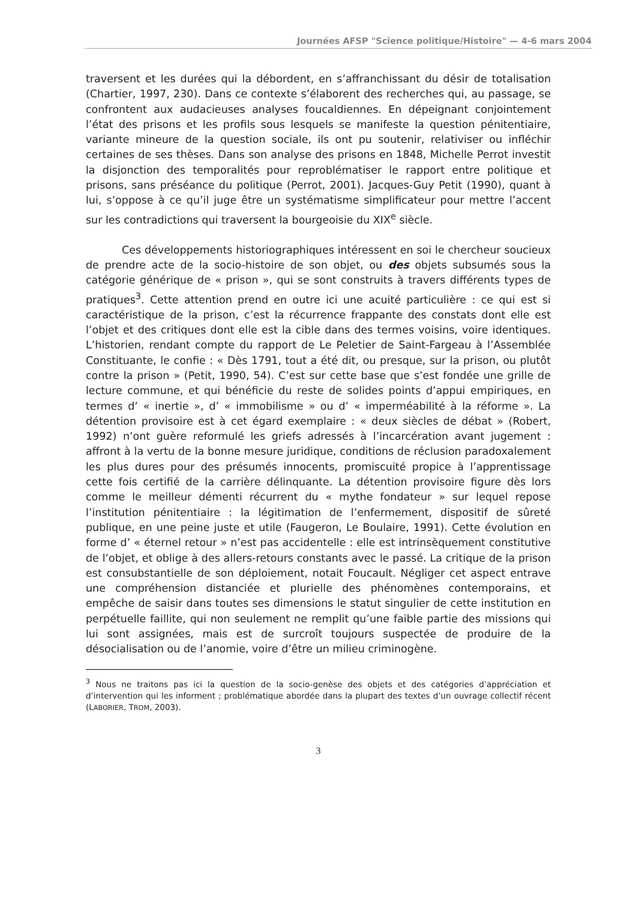Journées AFSP "Science politique/Histoire" — 4-6 mars 2004
traversent et les durées qui la débordent, en s’affranchissant du désir de totalisation (Chartier, 1997, 230). Dans ce contexte s’élaborent des recherches qui, au passage, se confrontent aux audacieuses analyses foucaldiennes. En dépeignant conjointement l’état des prisons et les profils sous lesquels se manifeste la question pénitentiaire, variante mineure de la question sociale, ils ont pu soutenir, relativiser ou infléchir certaines de ses thèses. Dans son analyse des prisons en 1848, Michelle Perrot investit la disjonction des temporalités pour reproblématiser le rapport entre politique et prisons, sans préséance du politique (Perrot, 2001). Jacques-Guy Petit (1990), quant à lui, s’oppose à ce qu’il juge être un systématisme simplificateur pour mettre l’accent sur les contradictions qui traversent la bourgeoisie du XIX<sup>e</sup> siècle.
Ces développements historiographiques intéressent en soi le chercheur soucieux de prendre acte de la socio-histoire de son objet, ou des objets subsumés sous la catégorie générique de « prison », qui se sont construits à travers différents types de pratiques<sup>3</sup>. Cette attention prend en outre ici une acuité particulière : ce qui est si caractéristique de la prison, c’est la récurrence frappante des constats dont elle est l’objet et des critiques dont elle est la cible dans des termes voisins, voire identiques. L’historien, rendant compte du rapport de Le Peletier de Saint-Fargeau à l’Assemblée Constituante, le confie : « Dès 1791, tout a été dit, ou presque, sur la prison, ou plutôt contre la prison » (Petit, 1990, 54). C’est sur cette base que s’est fondée une grille de lecture commune, et qui bénéficie du reste de solides points d’appui empiriques, en termes d’ « inertie », d’ « immobilisme » ou d’ « imperméabilité à la réforme ». La détention provisoire est à cet égard exemplaire : « deux siècles de débat » (Robert, 1992) n’ont guère reformulé les griefs adressés à l’incarcération avant jugement : affront à la vertu de la bonne mesure juridique, conditions de réclusion paradoxalement les plus dures pour des présumés innocents, promiscuité propice à l’apprentissage cette fois certifié de la carrière délinquante. La détention provisoire figure dès lors comme le meilleur démenti récurrent du « mythe fondateur » sur lequel repose l’institution pénitentiaire : la légitimation de l’enfermement, dispositif de sûreté publique, en une peine juste et utile (Faugeron, Le Boulaire, 1991). Cette évolution en forme d’ « éternel retour » n’est pas accidentelle : elle est intrinsèquement constitutive de l’objet, et oblige à des allers-retours constants avec le passé. La critique de la prison est consubstantielle de son déploiement, notait Foucault. Négliger cet aspect entrave une compréhension distanciée et plurielle des phénomènes contemporains, et empêche de saisir dans toutes ses dimensions le statut singulier de cette institution en perpétuelle faillite, qui non seulement ne remplit qu’une faible partie des missions qui lui sont assignées, mais est de surcroît toujours suspectée de produire de la désocialisation ou de l’anomie, voire d’être un milieu criminogène.
<sup>3</sup> Nous ne traitons pas ici la question de la socio-genèse des objets et des catégories d’appréciation et d’intervention qui les informent ; problématique abordée dans la plupart des textes d’un ouvrage collectif récent (LABORIER, TROM, 2003).
3